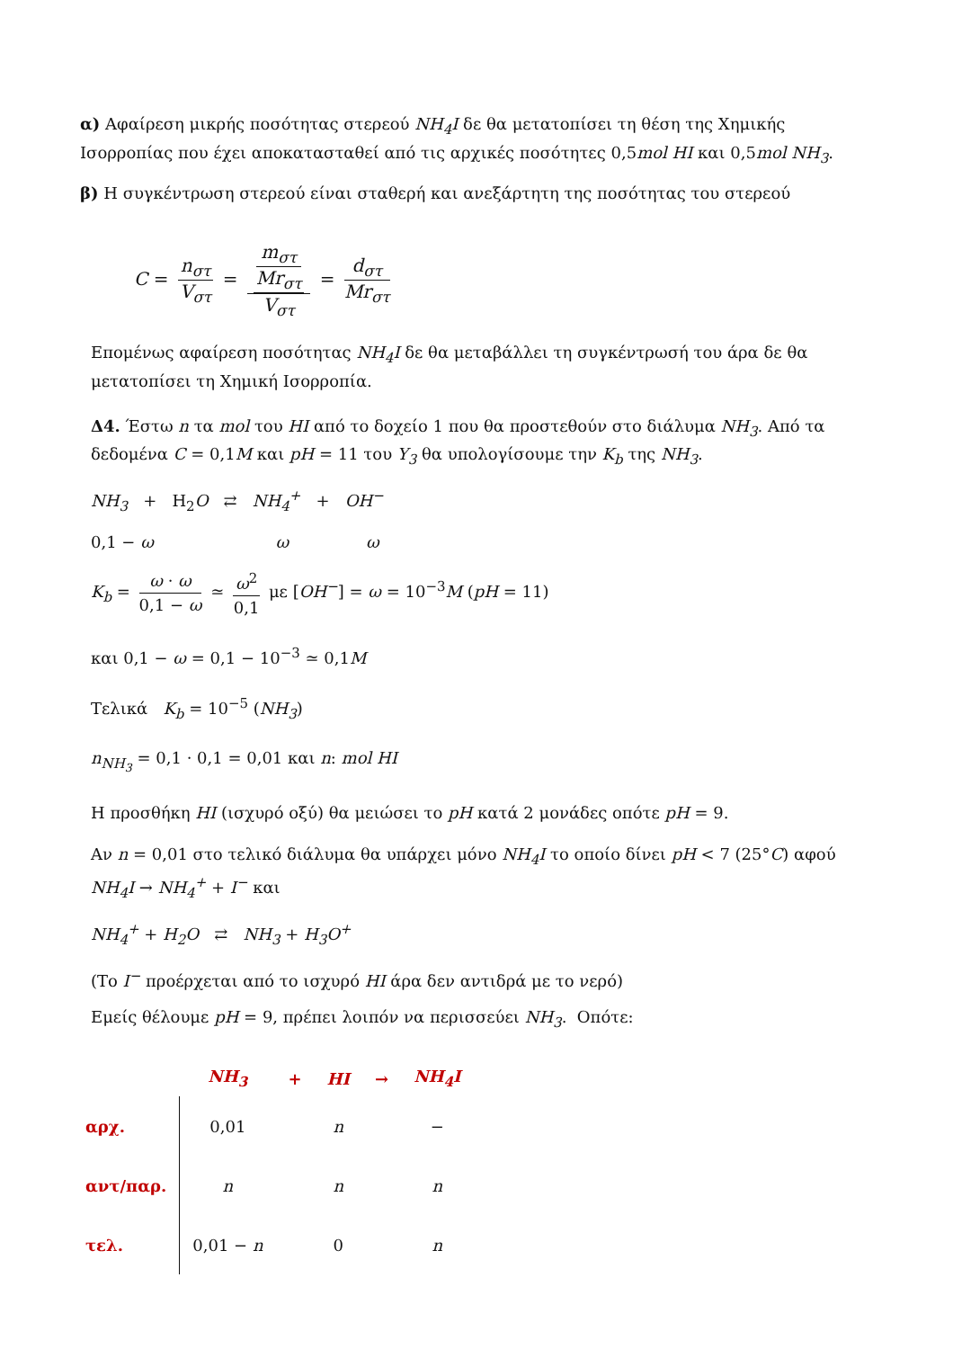α) Αφαίρεση μικρής ποσότητας στερεού NH<sub>4</sub>I δε θα μετατοπίσει τη θέση της Χημικής Ισορροπίας που έχει αποκατασταθεί από τις αρχικές ποσότητες 0,5mol HI και 0,5mol NH<sub>3</sub>.
β) Η συγκέντρωση στερεού είναι σταθερή και ανεξάρτητη της ποσότητας του στερεού
C = n<sub>στ</sub> V<sub>στ</sub> = m<sub>στ</sub> Mr<sub>στ</sub> V<sub>στ</sub> = d<sub>στ</sub> Mr<sub>στ</sub>
Επομένως αφαίρεση ποσότητας NH<sub>4</sub>I δε θα μεταβάλλει τη συγκέντρωσή του άρα δε θα μετατοπίσει τη Χημική Ισορροπία.
Δ4. Έστω n τα mol του HI από το δοχείο 1 που θα προστεθούν στο διάλυμα NH<sub>3</sub>. Από τα δεδομένα C = 0,1M και pH = 11 του Y<sub>3</sub> θα υπολογίσουμε την K<sub>b</sub> της NH<sub>3</sub>.
NH<sub>3</sub> + H<sub>2</sub>O ⇄ NH<sub>4</sub><sup>+</sup> + OH<sup>−</sup>
0,1 − ω ω ω
K<sub>b</sub> = ω · ω 0,1 − ω ≃ ω<sup>2</sup> 0,1 με [OH<sup>−</sup>] = ω = 10<sup>−3</sup>M (pH = 11)
και 0,1 − ω = 0,1 − 10<sup>−3</sup> ≃ 0,1M
Τελικά K<sub>b</sub> = 10<sup>−5</sup> (NH<sub>3</sub>)
n<sub>NH<sub>3</sub></sub> = 0,1 · 0,1 = 0,01 και n: mol HI
Η προσθήκη HI (ισχυρό οξύ) θα μειώσει το pH κατά 2 μονάδες οπότε pH = 9.
Αν n = 0,01 στο τελικό διάλυμα θα υπάρχει μόνο NH<sub>4</sub>I το οποίο δίνει pH < 7 (25°C) αφού NH<sub>4</sub>I → NH<sub>4</sub><sup>+</sup> + I<sup>−</sup> και
NH<sub>4</sub><sup>+</sup> + H<sub>2</sub>O ⇄ NH<sub>3</sub> + H<sub>3</sub>O<sup>+</sup>
(Το I<sup>−</sup> προέρχεται από το ισχυρό HI άρα δεν αντιδρά με το νερό)
Εμείς θέλουμε pH = 9, πρέπει λοιπόν να περισσεύει NH<sub>3</sub>. Οπότε:
| | NH<sub>3</sub> | + | HI | → | NH<sub>4</sub>I |
| --- | --- | --- | --- | --- | --- |
| αρχ. | 0,01 | | n | | − |
| αντ/παρ. | n | | n | | n |
| τελ. | 0,01 − n | | 0 | | n |